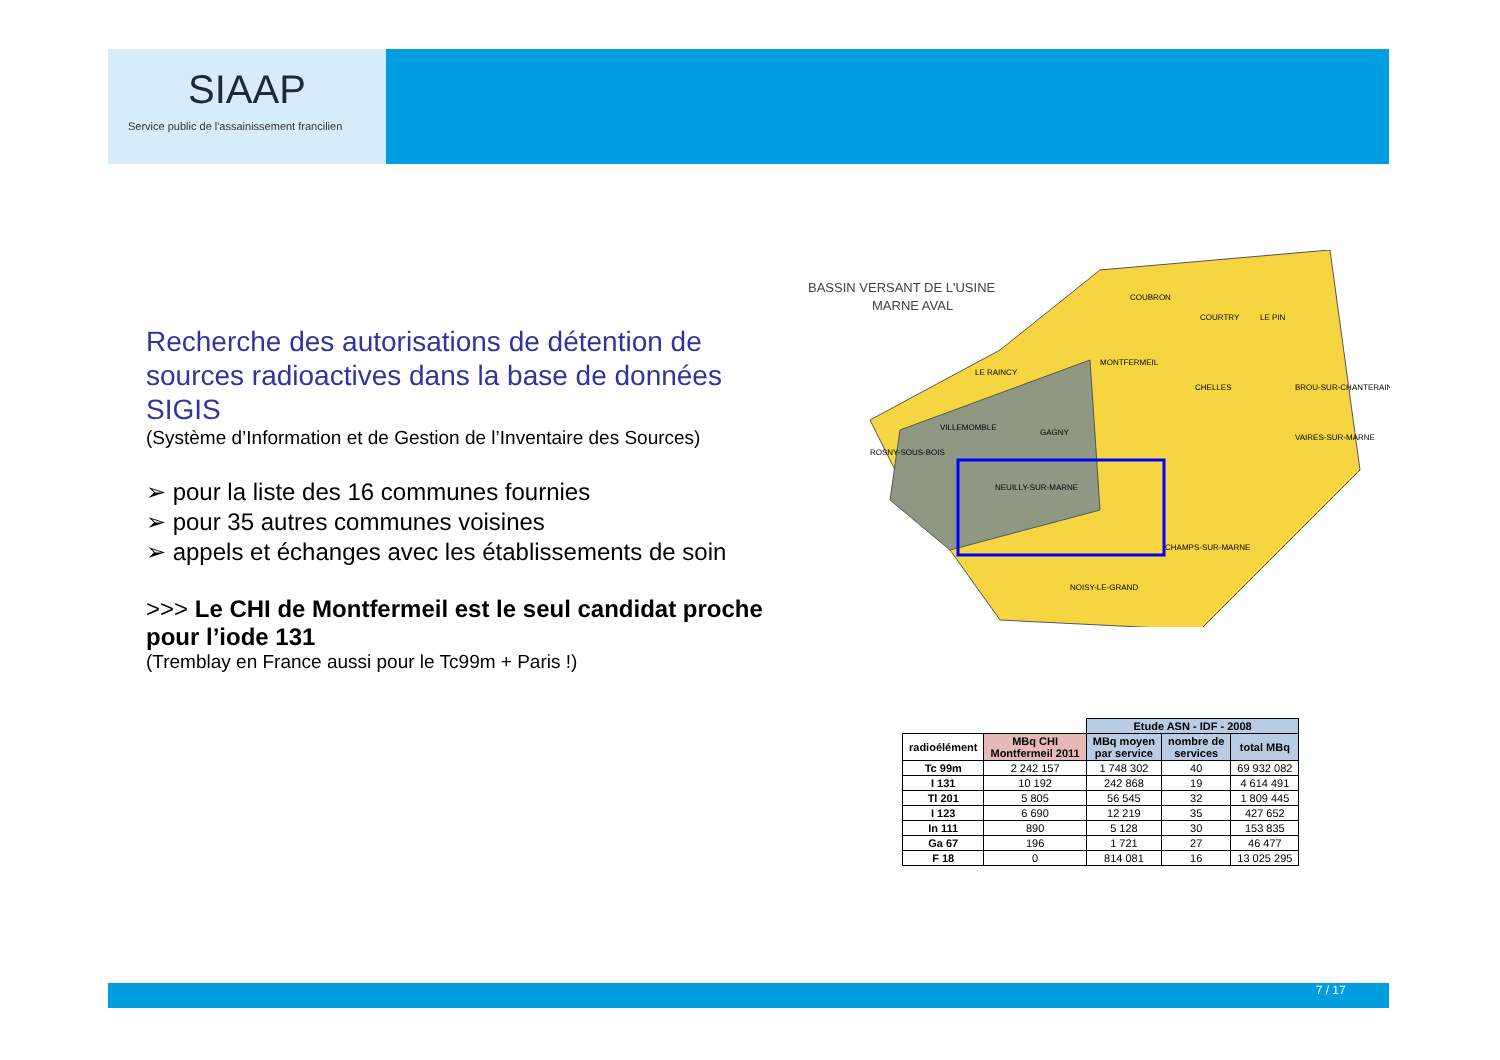SIAAP
Service public de l'assainissement francilien
Recherche des autorisations de détention de sources radioactives dans la base de données SIGIS
(Système d’Information et de Gestion de l’Inventaire des Sources)
➢ pour la liste des 16 communes fournies
➢ pour 35 autres communes voisines
➢ appels et échanges avec les établissements de soin
>>> Le CHI de Montfermeil est le seul candidat proche pour l’iode 131
(Tremblay en France aussi pour le Tc99m + Paris !)
BASSIN VERSANT DE L'USINE
MARNE AVAL
COUBRON
COURTRY
LE PIN
MONTFERMEIL
CHELLES
LE RAINCY
VILLEMOMBLE
GAGNY
ROSNY-SOUS-BOIS
NEUILLY-SUR-MARNE
NOISY-LE-GRAND
CHAMPS-SUR-MARNE
VAIRES-SUR-MARNE
BROU-SUR-CHANTERAINE
| | | Etude ASN - IDF - 2008 | | |
| radioélément | MBq CHI Montfermeil 2011 | MBq moyen par service | nombre de services | total MBq |
| Tc 99m | 2 242 157 | 1 748 302 | 40 | 69 932 082 |
| I 131 | 10 192 | 242 868 | 19 | 4 614 491 |
| Tl 201 | 5 805 | 56 545 | 32 | 1 809 445 |
| I 123 | 6 690 | 12 219 | 35 | 427 652 |
| In 111 | 890 | 5 128 | 30 | 153 835 |
| Ga 67 | 196 | 1 721 | 27 | 46 477 |
| F 18 | 0 | 814 081 | 16 | 13 025 295 |
7 / 17